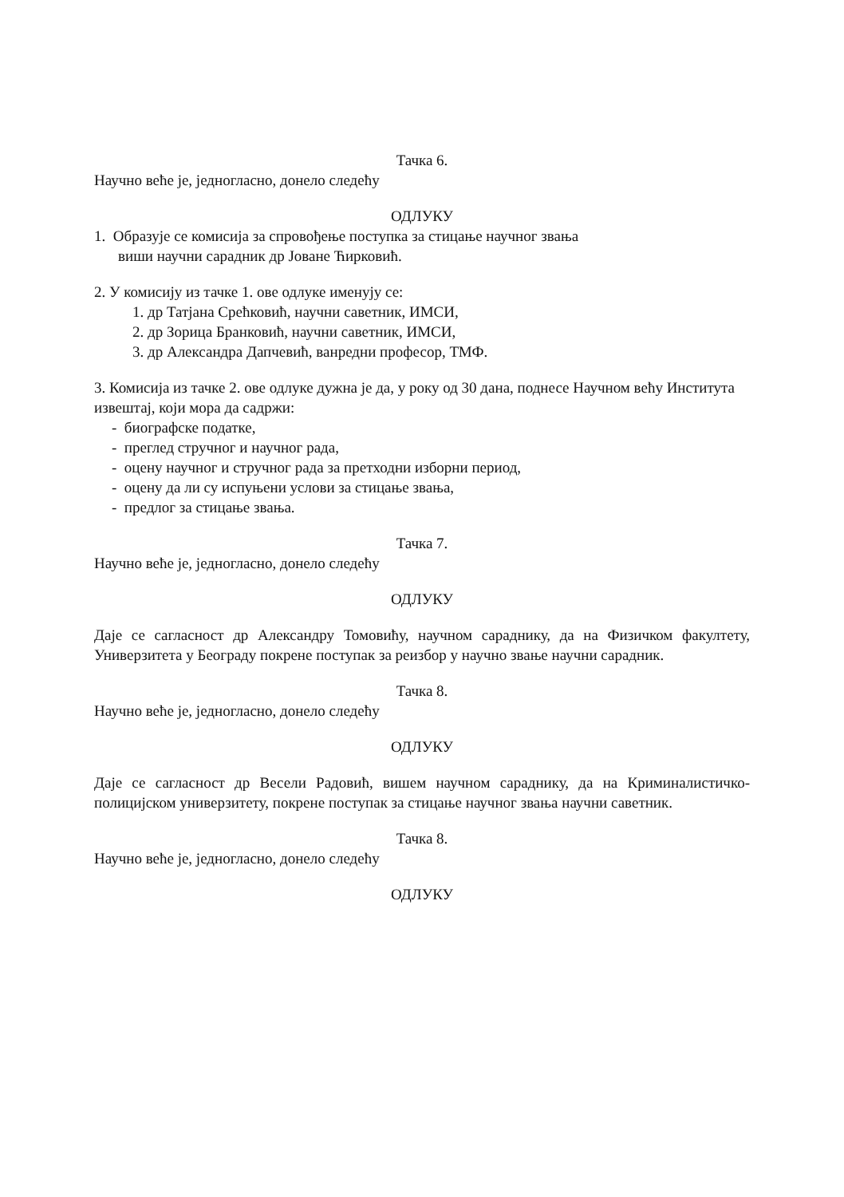Тачка 6.
Научно веће је, једногласно, донело следећу
ОДЛУКУ
1. Образује се комисија за спровођење поступка за стицање научног звања
виши научни сарадник др Јоване Ћирковић.
2. У комисију из тачке 1. ове одлуке именују се:
1. др Татјана Срећковић, научни саветник, ИМСИ,
2. др Зорица Бранковић, научни саветник, ИМСИ,
3. др Александра Дапчевић, ванредни професор, ТМФ.
3. Комисија из тачке 2. ове одлуке дужна је да, у року од 30 дана, поднесе Научном већу Института извештај, који мора да садржи:
- биографске податке,
- преглед стручног и научног рада,
- оцену научног и стручног рада за претходни изборни период,
- оцену да ли су испуњени услови за стицање звања,
- предлог за стицање звања.
Тачка 7.
Научно веће је, једногласно, донело следећу
ОДЛУКУ
Даје се сагласност др Александру Томовићу, научном сараднику, да на Физичком факултету, Универзитета у Београду покрене поступак за реизбор у научно звање научни сарадник.
Тачка 8.
Научно веће је, једногласно, донело следећу
ОДЛУКУ
Даје се сагласност др Весели Радовић, вишем научном сараднику, да на Криминалистичко-полицијском универзитету, покрене поступак за стицање научног звања научни саветник.
Тачка 8.
Научно веће је, једногласно, донело следећу
ОДЛУКУ